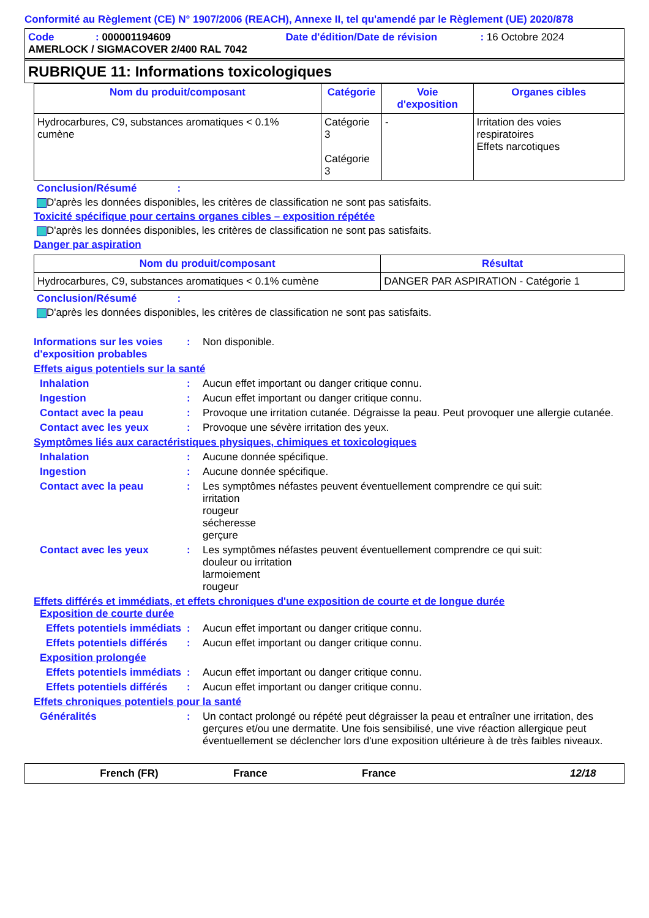Conformité au Règlement (CE) N° 1907/2006 (REACH), Annexe II, tel qu'amendé par le Règlement (UE) 2020/878
Code: 000001194609 Date d'édition/Date de révision: 16 Octobre 2024
AMERLOCK / SIGMACOVER 2/400 RAL 7042
RUBRIQUE 11: Informations toxicologiques
| Nom du produit/composant | Catégorie | Voie d'exposition | Organes cibles |
| --- | --- | --- | --- |
| Hydrocarbures, C9, substances aromatiques < 0.1% cumène | Catégorie 3 Catégorie 3 | - | Irritation des voies respiratoires Effets narcotiques |
Conclusion/Résumé :
D'après les données disponibles, les critères de classification ne sont pas satisfaits.
Toxicité spécifique pour certains organes cibles – exposition répétée
D'après les données disponibles, les critères de classification ne sont pas satisfaits.
Danger par aspiration
| Nom du produit/composant | Résultat |
| --- | --- |
| Hydrocarbures, C9, substances aromatiques < 0.1% cumène | DANGER PAR ASPIRATION - Catégorie 1 |
Conclusion/Résumé :
D'après les données disponibles, les critères de classification ne sont pas satisfaits.
Informations sur les voies d'exposition probables
: Non disponible.
Effets aigus potentiels sur la santé
Inhalation : Aucun effet important ou danger critique connu.
Ingestion : Aucun effet important ou danger critique connu.
Contact avec la peau : Provoque une irritation cutanée. Dégraisse la peau. Peut provoquer une allergie cutanée.
Contact avec les yeux : Provoque une sévère irritation des yeux.
Symptômes liés aux caractéristiques physiques, chimiques et toxicologiques
Inhalation : Aucune donnée spécifique.
Ingestion : Aucune donnée spécifique.
Contact avec la peau : Les symptômes néfastes peuvent éventuellement comprendre ce qui suit:
irritation
rougeur
sécheresse
gerçure
Contact avec les yeux : Les symptômes néfastes peuvent éventuellement comprendre ce qui suit:
douleur ou irritation
larmoiement
rougeur
Effets différés et immédiats, et effets chroniques d'une exposition de courte et de longue durée
Exposition de courte durée
Effets potentiels immédiats
: Aucun effet important ou danger critique connu.
Effets potentiels différés
: Aucun effet important ou danger critique connu.
Exposition prolongée
Effets potentiels immédiats
: Aucun effet important ou danger critique connu.
Effets potentiels différés
: Aucun effet important ou danger critique connu.
Effets chroniques potentiels pour la santé
Généralités : Un contact prolongé ou répété peut dégraisser la peau et entraîner une irritation, des gerçures et/ou une dermatite. Une fois sensibilisé, une vive réaction allergique peut éventuellement se déclencher lors d'une exposition ultérieure à de très faibles niveaux.
French (FR) France France 12/18